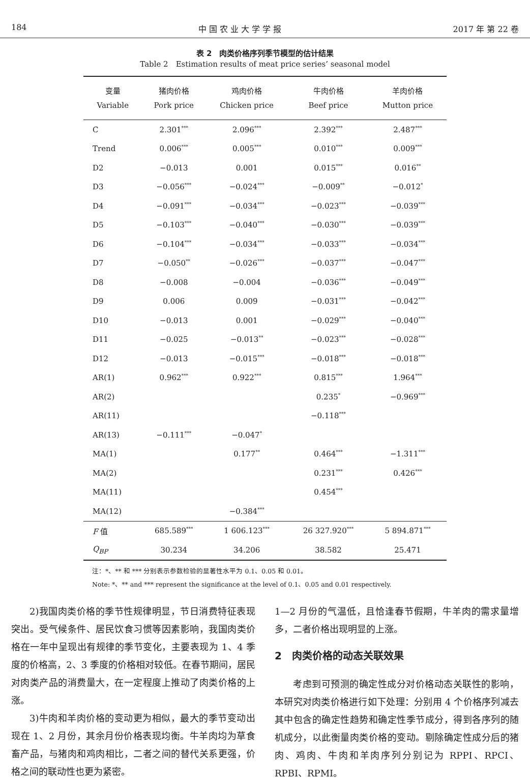184 中 国 农 业 大 学 学 报 2017 年 第 22 卷
表 2　肉类价格序列季节模型的估计结果
Table 2　Estimation results of meat price series’ seasonal model
| 变量 Variable | 猪肉价格 Pork price | 鸡肉价格 Chicken price | 牛肉价格 Beef price | 羊肉价格 Mutton price |
| --- | --- | --- | --- | --- |
| C | 2.301<sup>***</sup> | 2.096<sup>***</sup> | 2.392<sup>***</sup> | 2.487<sup>***</sup> |
| Trend | 0.006<sup>***</sup> | 0.005<sup>***</sup> | 0.010<sup>***</sup> | 0.009<sup>***</sup> |
| D2 | −0.013 | 0.001 | 0.015<sup>***</sup> | 0.016<sup>**</sup> |
| D3 | −0.056<sup>***</sup> | −0.024<sup>***</sup> | −0.009<sup>**</sup> | −0.012<sup>*</sup> |
| D4 | −0.091<sup>***</sup> | −0.034<sup>***</sup> | −0.023<sup>***</sup> | −0.039<sup>***</sup> |
| D5 | −0.103<sup>***</sup> | −0.040<sup>***</sup> | −0.030<sup>***</sup> | −0.039<sup>***</sup> |
| D6 | −0.104<sup>***</sup> | −0.034<sup>***</sup> | −0.033<sup>***</sup> | −0.034<sup>***</sup> |
| D7 | −0.050<sup>**</sup> | −0.026<sup>***</sup> | −0.037<sup>***</sup> | −0.047<sup>***</sup> |
| D8 | −0.008 | −0.004 | −0.036<sup>***</sup> | −0.049<sup>***</sup> |
| D9 | 0.006 | 0.009 | −0.031<sup>***</sup> | −0.042<sup>***</sup> |
| D10 | −0.013 | 0.001 | −0.029<sup>***</sup> | −0.040<sup>***</sup> |
| D11 | −0.025 | −0.013<sup>**</sup> | −0.023<sup>***</sup> | −0.028<sup>***</sup> |
| D12 | −0.013 | −0.015<sup>***</sup> | −0.018<sup>***</sup> | −0.018<sup>***</sup> |
| AR(1) | 0.962<sup>***</sup> | 0.922<sup>***</sup> | 0.815<sup>***</sup> | 1.964<sup>***</sup> |
| AR(2) | | | 0.235<sup>*</sup> | −0.969<sup>***</sup> |
| AR(11) | | | −0.118<sup>***</sup> | |
| AR(13) | −0.111<sup>***</sup> | −0.047<sup>*</sup> | | |
| MA(1) | | 0.177<sup>**</sup> | 0.464<sup>***</sup> | −1.311<sup>***</sup> |
| MA(2) | | | 0.231<sup>***</sup> | 0.426<sup>***</sup> |
| MA(11) | | | 0.454<sup>***</sup> | |
| MA(12) | | −0.384<sup>***</sup> | | |
| F 值 | 685.589<sup>***</sup> | 1 606.123<sup>***</sup> | 26 327.920<sup>***</sup> | 5 894.871<sup>***</sup> |
| Q<sub>BP</sub> | 30.234 | 34.206 | 38.582 | 25.471 |
注：*、** 和 *** 分别表示参数检验的显著性水平为 0.1、0.05 和 0.01。
Note: *、** and *** represent the significance at the level of 0.1、0.05 and 0.01 respectively.
2)我国肉类价格的季节性规律明显，节日消费特征表现突出。受气候条件、居民饮食习惯等因素影响，我国肉类价格在一年中呈现出有规律的季节变化，主要表现为 1、4 季度的价格高，2、3 季度的价格相对较低。在春节期间，居民对肉类产品的消费量大，在一定程度上推动了肉类价格的上涨。
3)牛肉和羊肉价格的变动更为相似，最大的季节变动出现在 1、2 月份，其余月份价格表现均衡。牛羊肉均为草食畜产品，与猪肉和鸡肉相比，二者之间的替代关系更强，价格之间的联动性也更为紧密。
1—2 月份的气温低，且恰逢春节假期，牛羊肉的需求量增多，二者价格出现明显的上涨。
2　肉类价格的动态关联效果
考虑到可预测的确定性成分对价格动态关联性的影响，本研究对肉类价格进行如下处理：分别用 4 个价格序列减去其中包含的确定性趋势和确定性季节成分，得到各序列的随机成分，以此衡量肉类价格的变动。剔除确定性成分后的猪肉、鸡肉、牛肉和羊肉序列分别记为 RPPI、RPCI、RPBI、RPMI。